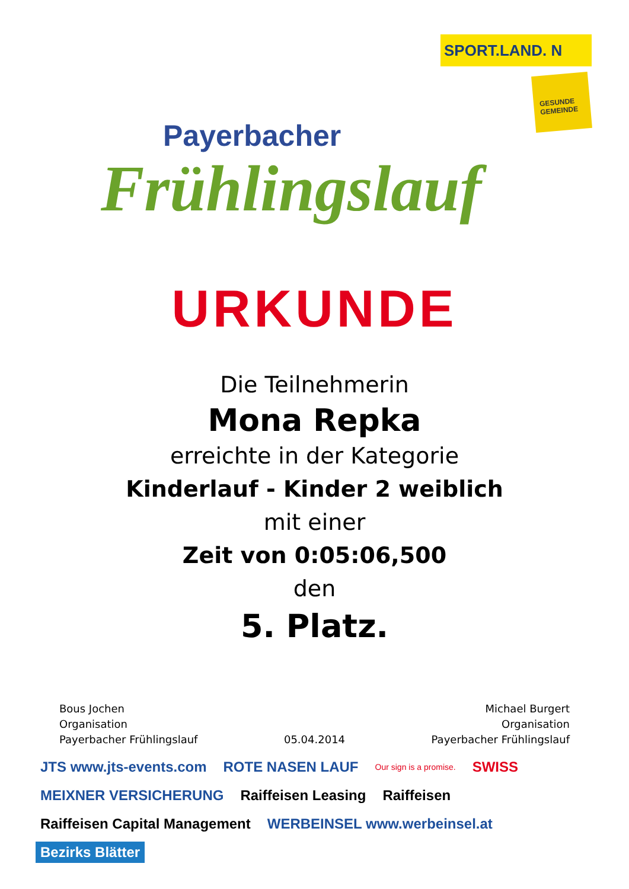Payerbacher
Frühlingslauf
SPORT.LAND. N
GESUNDE GEMEINDE
URKUNDE
Die Teilnehmerin
Mona Repka
erreichte in der Kategorie
Kinderlauf - Kinder 2 weiblich
mit einer
Zeit von 0:05:06,500
den
5. Platz.
Bous Jochen
Organisation
Payerbacher Frühlingslauf
05.04.2014
Michael Burgert
Organisation
Payerbacher Frühlingslauf
JTS www.jts-events.com ROTE NASEN LAUF Our sign is a promise. SWISS MEIXNER VERSICHERUNG Raiffeisen Leasing Raiffeisen Raiffeisen Capital Management WERBEINSEL www.werbeinsel.at Bezirks Blätter